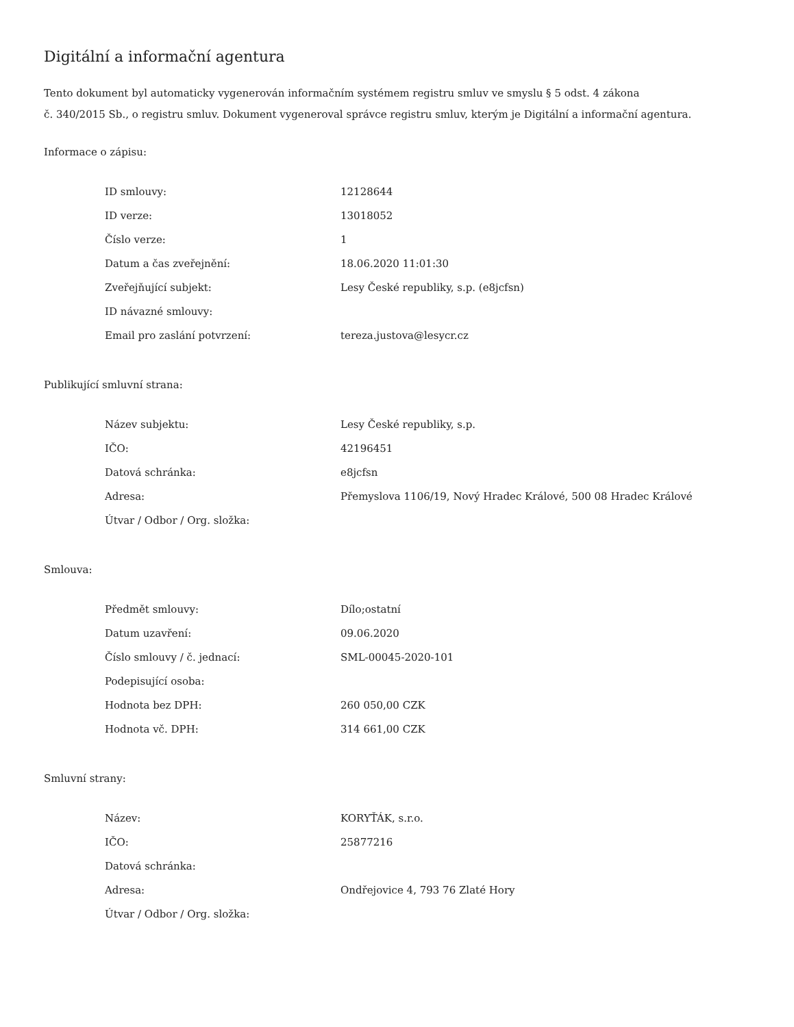Digitální a informační agentura
Tento dokument byl automaticky vygenerován informačním systémem registru smluv ve smyslu § 5 odst. 4 zákona
č. 340/2015 Sb., o registru smluv. Dokument vygeneroval správce registru smluv, kterým je Digitální a informační agentura.
Informace o zápisu:
| ID smlouvy: | 12128644 |
| ID verze: | 13018052 |
| Číslo verze: | 1 |
| Datum a čas zveřejnění: | 18.06.2020 11:01:30 |
| Zveřejňující subjekt: | Lesy České republiky, s.p. (e8jcfsn) |
| ID návazné smlouvy: | |
| Email pro zaslání potvrzení: | tereza.justova@lesycr.cz |
Publikující smluvní strana:
| Název subjektu: | Lesy České republiky, s.p. |
| IČO: | 42196451 |
| Datová schránka: | e8jcfsn |
| Adresa: | Přemyslova 1106/19, Nový Hradec Králové, 500 08 Hradec Králové |
| Útvar / Odbor / Org. složka: | |
Smlouva:
| Předmět smlouvy: | Dílo;ostatní |
| Datum uzavření: | 09.06.2020 |
| Číslo smlouvy / č. jednací: | SML-00045-2020-101 |
| Podepisující osoba: | |
| Hodnota bez DPH: | 260 050,00 CZK |
| Hodnota vč. DPH: | 314 661,00 CZK |
Smluvní strany:
| Název: | KORYŤÁK, s.r.o. |
| IČO: | 25877216 |
| Datová schránka: | |
| Adresa: | Ondřejovice 4, 793 76 Zlaté Hory |
| Útvar / Odbor / Org. složka: | |